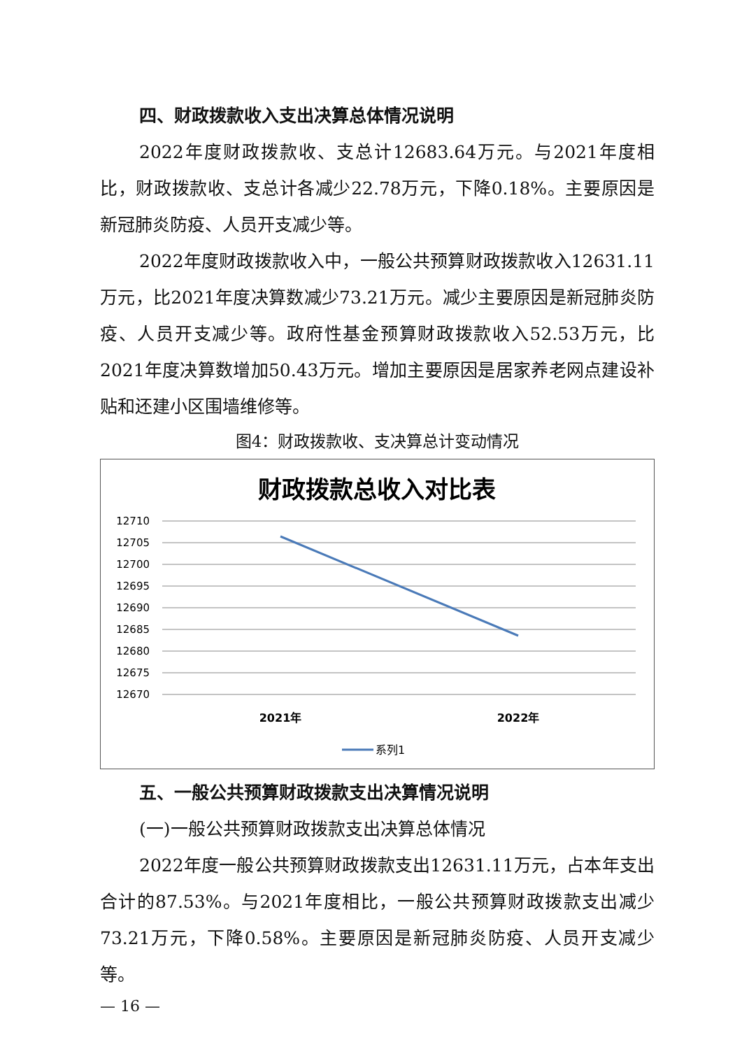四、财政拨款收入支出决算总体情况说明
2022年度财政拨款收、支总计12683.64万元。与2021年度相比，财政拨款收、支总计各减少22.78万元，下降0.18%。主要原因是新冠肺炎防疫、人员开支减少等。
2022年度财政拨款收入中，一般公共预算财政拨款收入12631.11万元，比2021年度决算数减少73.21万元。减少主要原因是新冠肺炎防疫、人员开支减少等。政府性基金预算财政拨款收入52.53万元，比2021年度决算数增加50.43万元。增加主要原因是居家养老网点建设补贴和还建小区围墙维修等。
图4：财政拨款收、支决算总计变动情况
财政拨款总收入对比表
12710
12705
12700
12695
12690
12685
12680
12675
12670
2021年
2022年
系列1
五、一般公共预算财政拨款支出决算情况说明
(一)一般公共预算财政拨款支出决算总体情况
2022年度一般公共预算财政拨款支出12631.11万元，占本年支出合计的87.53%。与2021年度相比，一般公共预算财政拨款支出减少73.21万元，下降0.58%。主要原因是新冠肺炎防疫、人员开支减少等。
— 16 —